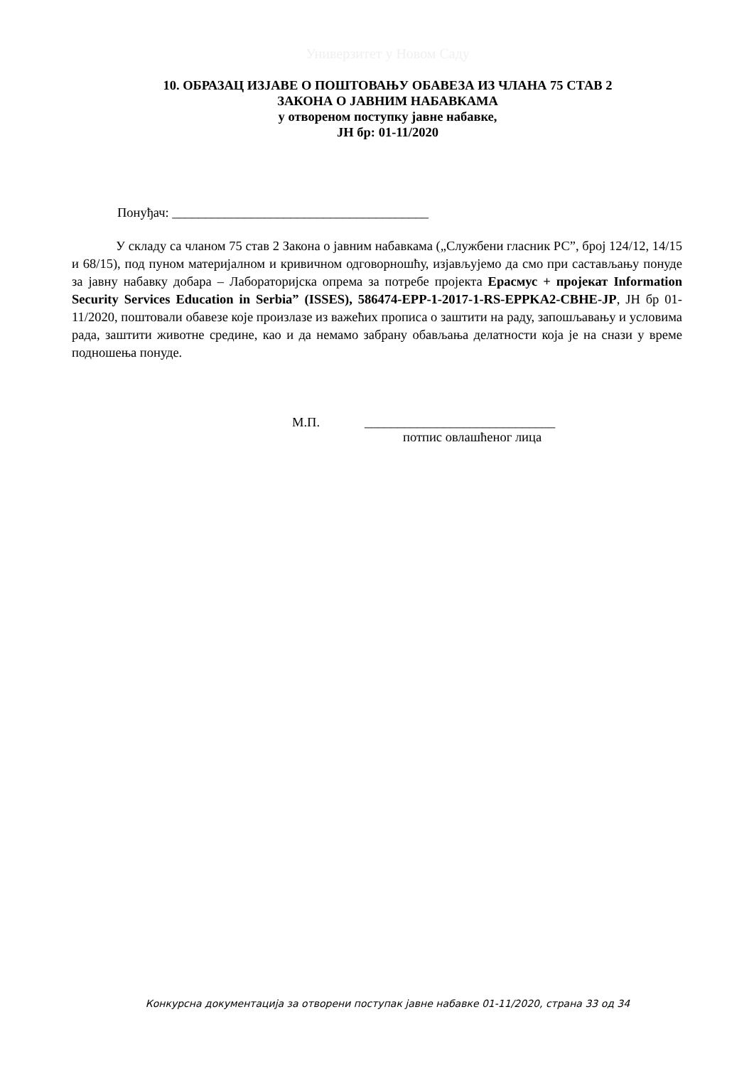Универзитет у Новом Саду
10. ОБРАЗАЦ ИЗЈАВЕ О ПОШТОВАЊУ ОБАВЕЗА ИЗ ЧЛАНА 75 СТАВ 2
ЗАКОНА О ЈАВНИМ НАБАВКАМА
у отвореном поступку јавне набавке,
ЈН бр: 01-11/2020
Понуђач: _______________________________________
У складу са чланом 75 став 2 Закона о јавним набавкама („Службени гласник РС”, број 124/12, 14/15 и 68/15), под пуном материјалном и кривичном одговорношћу, изјављујемо да смо при састављању понуде за јавну набавку добара – Лабораторијска опрема за потребе пројекта Ерасмус + пројекат Information Security Services Education in Serbia” (ISSES), 586474-EPP-1-2017-1-RS-EPPKA2-CBHE-JP, ЈН бр 01-11/2020, поштовали обавезе које произлазе из важећих прописа о заштити на раду, запошљавању и условима рада, заштити животне средине, као и да немамо забрану обављања делатности која је на снази у време подношења понуде.
М.П. _____________________________
потпис овлашћеног лица
Конкурсна документација за отворени поступак јавне набавке 01-11/2020, страна 33 од 34